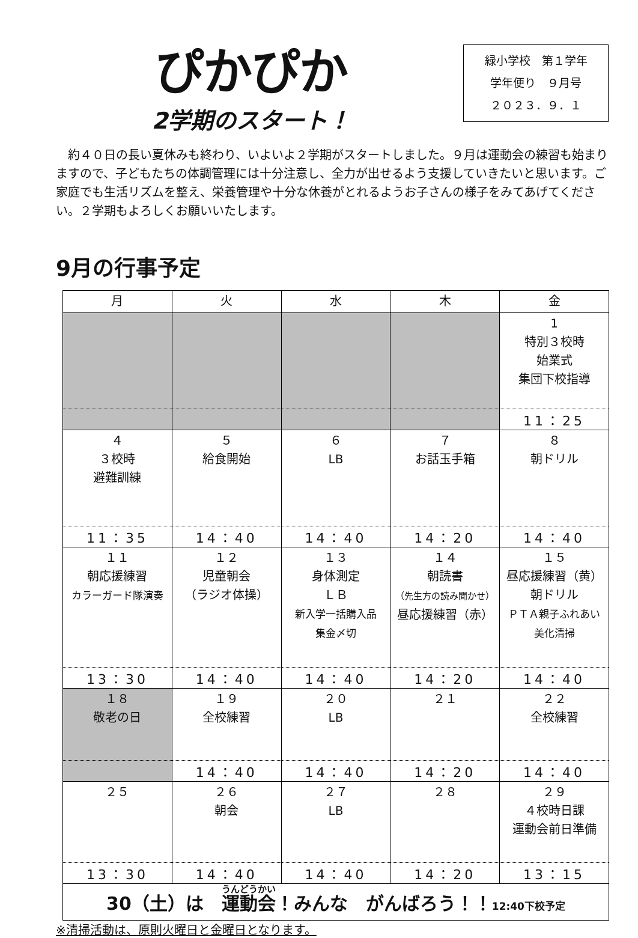ぴかぴか
2学期のスタート！
緑小学校　第１学年
学年便り　９月号
２０２３．９．１
　約４０日の長い夏休みも終わり、いよいよ２学期がスタートしました。９月は運動会の練習も始まりますので、子どもたちの体調管理には十分注意し、全力が出せるよう支援していきたいと思います。ご家庭でも生活リズムを整え、栄養管理や十分な休養がとれるようお子さんの様子をみてあげてください。２学期もよろしくお願いいたします。
9月の行事予定
| 月 | 火 | 水 | 木 | 金 |
| --- | --- | --- | --- | --- |
| | | | | 1 特別３校時 始業式 集団下校指導 |
| | | | | 11：25 |
| ４ ３校時 避難訓練 | ５ 給食開始 | ６ LB | ７ お話玉手箱 | ８ 朝ドリル |
| 11：35 | 14：40 | 14：40 | 14：20 | 14：40 |
| １１ 朝応援練習 カラーガード隊演奏 | １２ 児童朝会 （ラジオ体操） | １３ 身体測定 ＬＢ 新入学一括購入品 集金〆切 | １４ 朝読書 （先生方の読み聞かせ） 昼応援練習（赤） | １５ 昼応援練習（黄） 朝ドリル ＰＴＡ親子ふれあい 美化清掃 |
| 13：30 | 14：40 | 14：40 | 14：20 | 14：40 |
| １８ 敬老の日 | １９ 全校練習 | ２０ LB | ２１ | ２２ 全校練習 |
| | 14：40 | 14：40 | 14：20 | 14：40 |
| ２５ | ２６ 朝会 | ２７ LB | ２８ | ２９ ４校時日課 運動会前日準備 |
| 13：30 | 14：40 | 14：40 | 14：20 | 13：15 |
| 30（土）は 運動会 ！みんな がんばろう！！ 12:40下校予定 | | | | |
※清掃活動は、原則火曜日と金曜日となります。